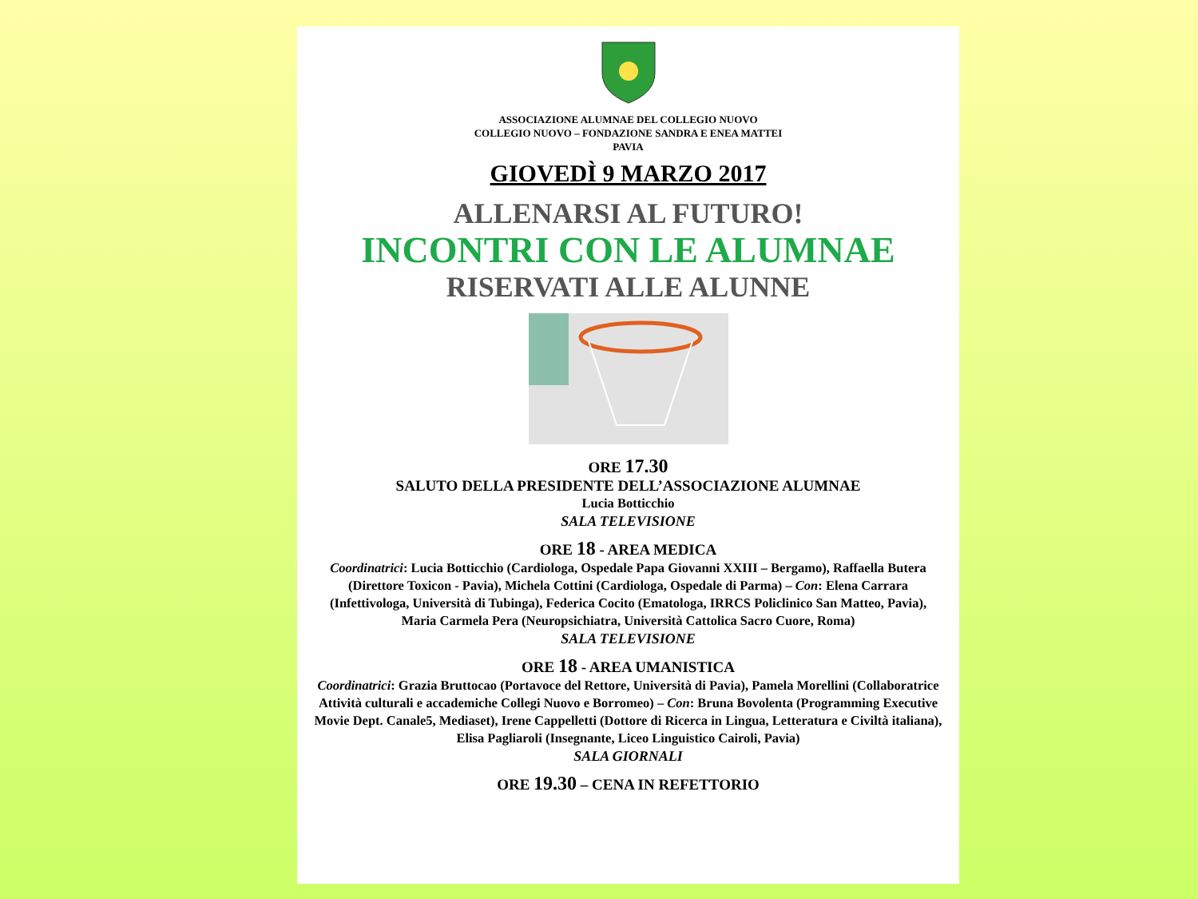ASSOCIAZIONE ALUMNAE DEL COLLEGIO NUOVO
COLLEGIO NUOVO – FONDAZIONE SANDRA E ENEA MATTEI
PAVIA
GIOVEDÌ 9 MARZO 2017
ALLENARSI AL FUTURO!
INCONTRI CON LE ALUMNAE
RISERVATI ALLE ALUNNE
ORE 17.30
SALUTO DELLA PRESIDENTE DELL’ASSOCIAZIONE ALUMNAE
Lucia Botticchio
SALA TELEVISIONE
ORE 18 - AREA MEDICA
Coordinatrici: Lucia Botticchio (Cardiologa, Ospedale Papa Giovanni XXIII – Bergamo), Raffaella Butera (Direttore Toxicon - Pavia), Michela Cottini (Cardiologa, Ospedale di Parma) – Con: Elena Carrara (Infettivologa, Università di Tubinga), Federica Cocito (Ematologa, IRRCS Policlinico San Matteo, Pavia), Maria Carmela Pera (Neuropsichiatra, Università Cattolica Sacro Cuore, Roma)
SALA TELEVISIONE
ORE 18 - AREA UMANISTICA
Coordinatrici: Grazia Bruttocao (Portavoce del Rettore, Università di Pavia), Pamela Morellini (Collaboratrice Attività culturali e accademiche Collegi Nuovo e Borromeo) – Con: Bruna Bovolenta (Programming Executive Movie Dept. Canale5, Mediaset), Irene Cappelletti (Dottore di Ricerca in Lingua, Letteratura e Civiltà italiana), Elisa Pagliaroli (Insegnante, Liceo Linguistico Cairoli, Pavia)
SALA GIORNALI
ORE 19.30 – CENA IN REFETTORIO